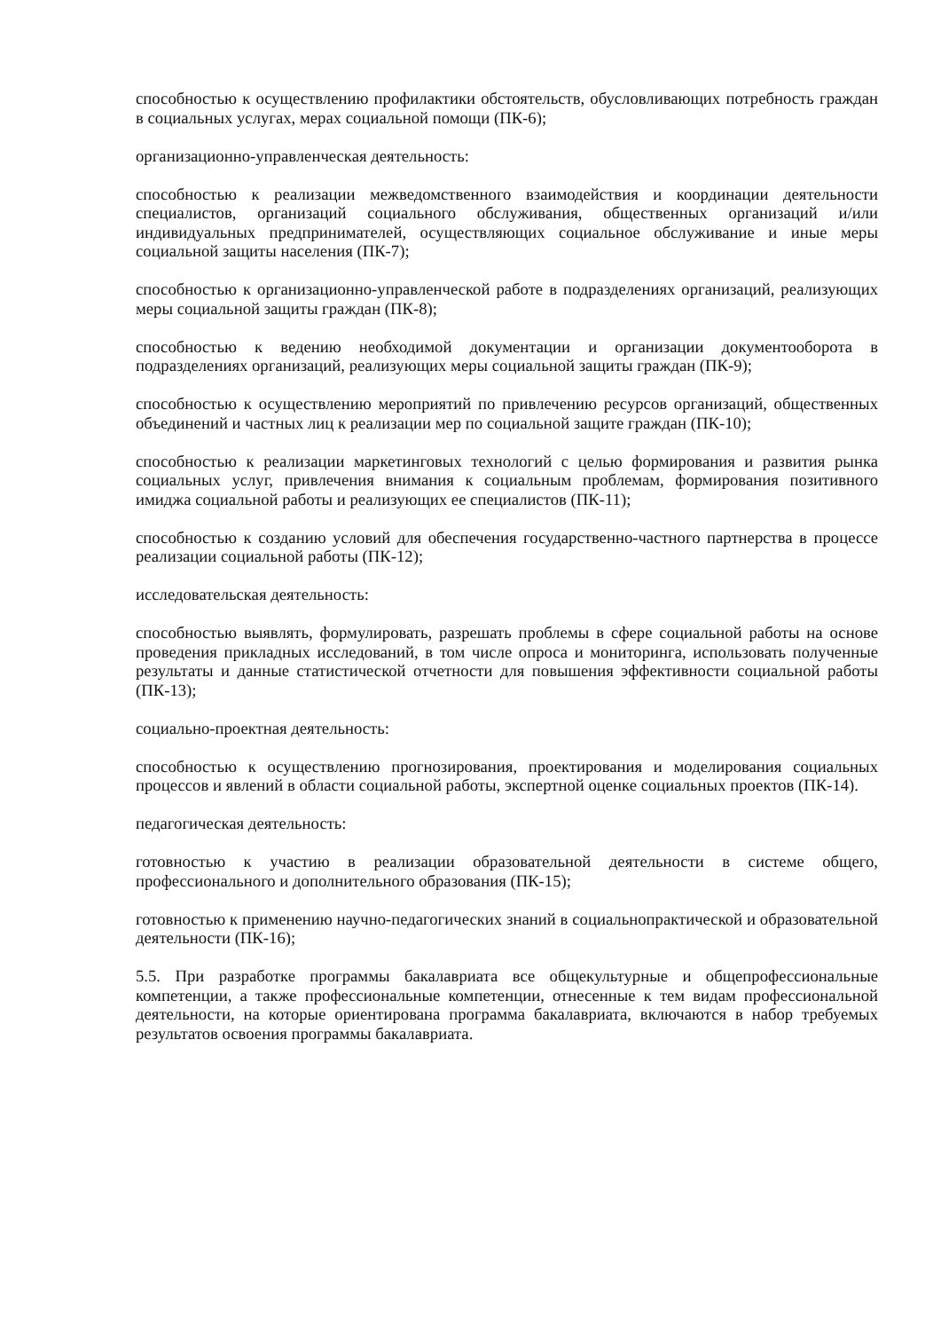способностью к осуществлению профилактики обстоятельств, обусловливающих потребность граждан в социальных услугах, мерах социальной помощи (ПК-6);
организационно-управленческая деятельность:
способностью к реализации межведомственного взаимодействия и координации деятельности специалистов, организаций социального обслуживания, общественных организаций и/или индивидуальных предпринимателей, осуществляющих социальное обслуживание и иные меры социальной защиты населения (ПК-7);
способностью к организационно-управленческой работе в подразделениях организаций, реализующих меры социальной защиты граждан (ПК-8);
способностью к ведению необходимой документации и организации документооборота в подразделениях организаций, реализующих меры социальной защиты граждан (ПК-9);
способностью к осуществлению мероприятий по привлечению ресурсов организаций, общественных объединений и частных лиц к реализации мер по социальной защите граждан (ПК-10);
способностью к реализации маркетинговых технологий с целью формирования и развития рынка социальных услуг, привлечения внимания к социальным проблемам, формирования позитивного имиджа социальной работы и реализующих ее специалистов (ПК-11);
способностью к созданию условий для обеспечения государственно-частного партнерства в процессе реализации социальной работы (ПК-12);
исследовательская деятельность:
способностью выявлять, формулировать, разрешать проблемы в сфере социальной работы на основе проведения прикладных исследований, в том числе опроса и мониторинга, использовать полученные результаты и данные статистической отчетности для повышения эффективности социальной работы (ПК-13);
социально-проектная деятельность:
способностью к осуществлению прогнозирования, проектирования и моделирования социальных процессов и явлений в области социальной работы, экспертной оценке социальных проектов (ПК-14).
педагогическая деятельность:
готовностью к участию в реализации образовательной деятельности в системе общего, профессионального и дополнительного образования (ПК-15);
готовностью к применению научно-педагогических знаний в социальнопрактической и образовательной деятельности (ПК-16);
5.5. При разработке программы бакалавриата все общекультурные и общепрофессиональные компетенции, а также профессиональные компетенции, отнесенные к тем видам профессиональной деятельности, на которые ориентирована программа бакалавриата, включаются в набор требуемых результатов освоения программы бакалавриата.